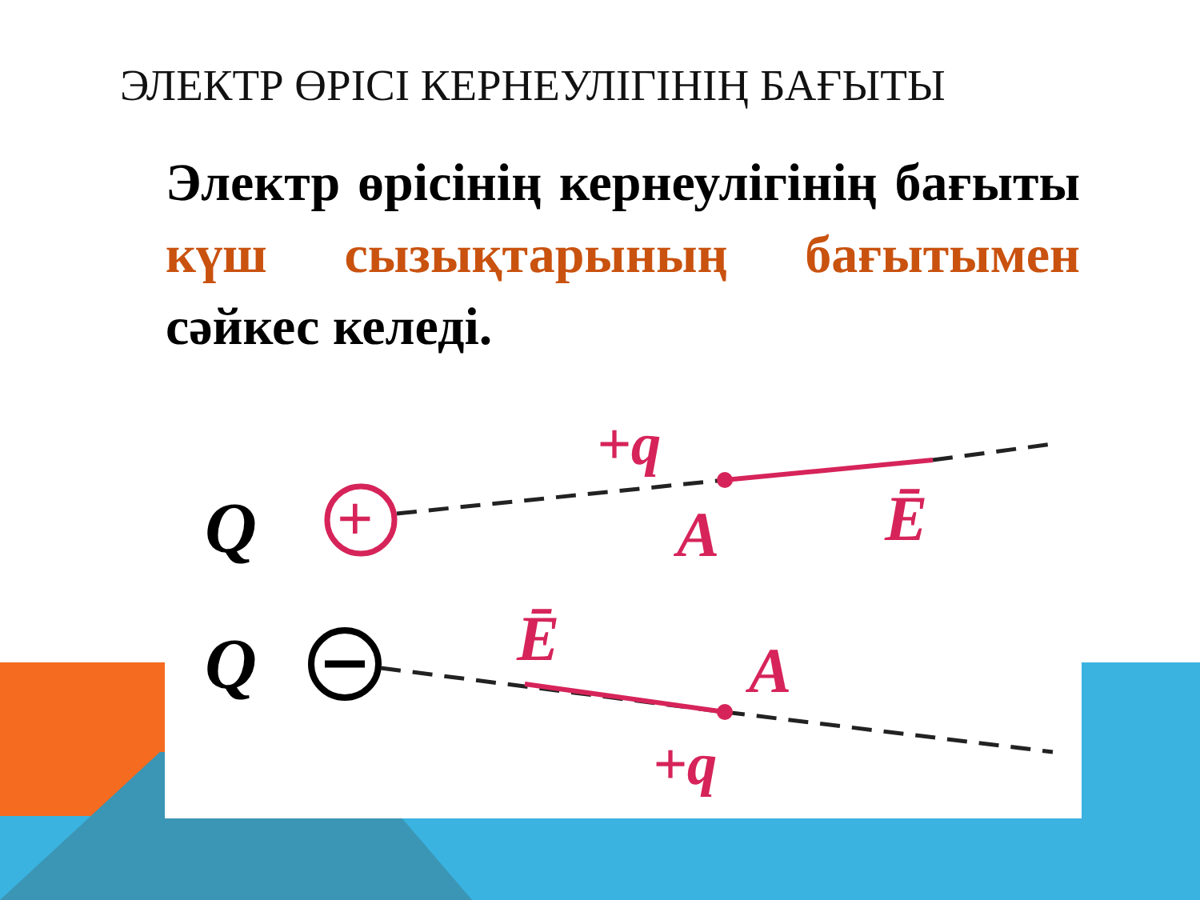ЭЛЕКТР ӨРІСІ КЕРНЕУЛІГІНІҢ БАҒЫТЫ
Электр өрісінің кернеулігінің бағыты күш сызықтарының бағытымен сәйкес келеді.
Q
+
+q
A
Ē
Q
Ē
A
+q